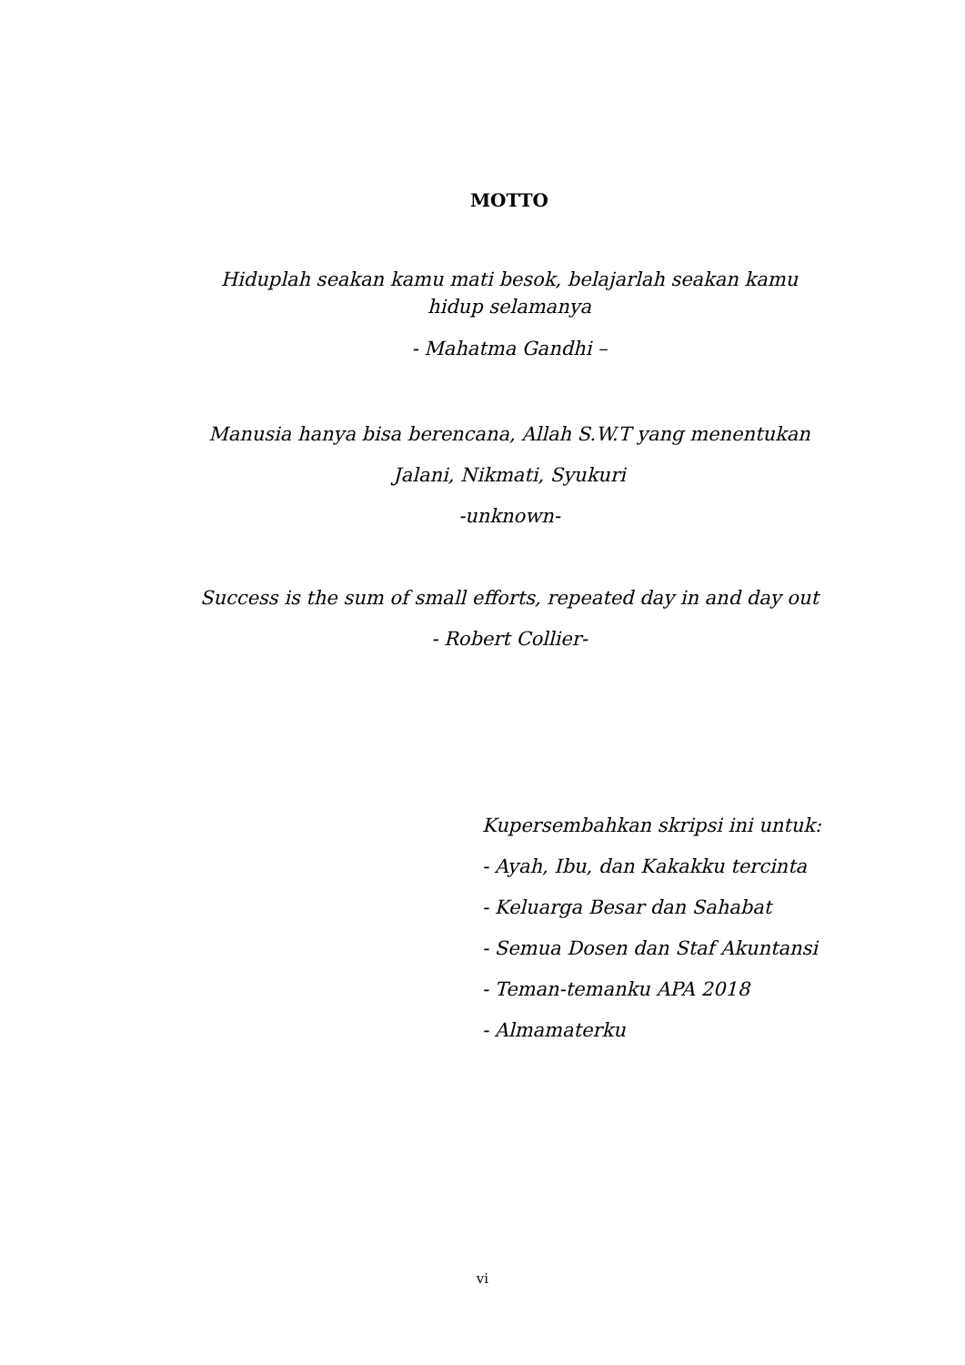MOTTO
Hiduplah seakan kamu mati besok, belajarlah seakan kamu hidup selamanya
- Mahatma Gandhi –
Manusia hanya bisa berencana, Allah S.W.T yang menentukan
Jalani, Nikmati, Syukuri
-unknown-
Success is the sum of small efforts, repeated day in and day out
- Robert Collier-
Kupersembahkan skripsi ini untuk:
- Ayah, Ibu, dan Kakakku tercinta
- Keluarga Besar dan Sahabat
- Semua Dosen dan Staf Akuntansi
- Teman-temanku APA 2018
- Almamaterku
vi